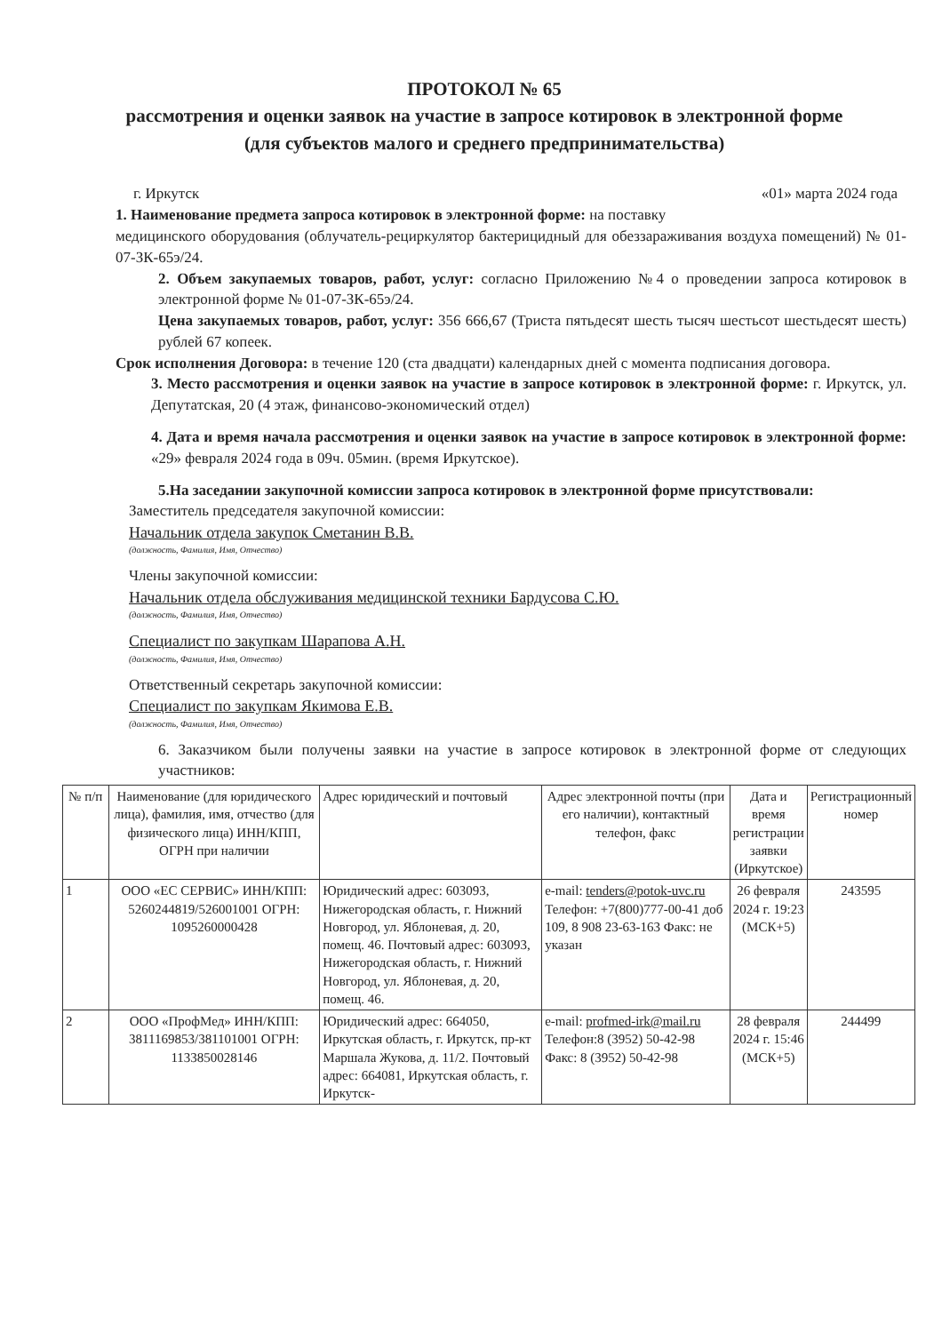ПРОТОКОЛ № 65
рассмотрения и оценки заявок на участие в запросе котировок в электронной форме
(для субъектов малого и среднего предпринимательства)
г. Иркутск «01» марта 2024 года
1. Наименование предмета запроса котировок в электронной форме: на поставку
медицинского оборудования (облучатель-рециркулятор бактерицидный для обеззараживания воздуха помещений) № 01-07-ЗК-65э/24.
2. Объем закупаемых товаров, работ, услуг: согласно Приложению №4 о проведении запроса котировок в электронной форме № 01-07-ЗК-65э/24.
Цена закупаемых товаров, работ, услуг: 356 666,67 (Триста пятьдесят шесть тысяч шестьсот шестьдесят шесть) рублей 67 копеек.
Срок исполнения Договора: в течение 120 (ста двадцати) календарных дней с момента подписания договора.
3. Место рассмотрения и оценки заявок на участие в запросе котировок в электронной форме: г. Иркутск, ул. Депутатская, 20 (4 этаж, финансово-экономический отдел)
4. Дата и время начала рассмотрения и оценки заявок на участие в запросе котировок в электронной форме: «29» февраля 2024 года в 09ч. 05мин. (время Иркутское).
5.На заседании закупочной комиссии запроса котировок в электронной форме присутствовали:
Заместитель председателя закупочной комиссии:
Начальник отдела закупок Сметанин В.В.
(должность, Фамилия, Имя, Отчество)
Члены закупочной комиссии:
Начальник отдела обслуживания медицинской техники Бардусова С.Ю.
(должность, Фамилия, Имя, Отчество)
Специалист по закупкам Шарапова А.Н.
(должность, Фамилия, Имя, Отчество)
Ответственный секретарь закупочной комиссии:
Специалист по закупкам Якимова Е.В.
(должность, Фамилия, Имя, Отчество)
6. Заказчиком были получены заявки на участие в запросе котировок в электронной форме от следующих участников:
| № п/п | Наименование (для юридического лица), фамилия, имя, отчество (для физического лица) ИНН/КПП, ОГРН при наличии | Адрес юридический и почтовый | Адрес электронной почты (при его наличии), контактный телефон, факс | Дата и время регистрации заявки (Иркутское) | Регистрационный номер |
| --- | --- | --- | --- | --- | --- |
| 1 | ООО «ЕС СЕРВИС» ИНН/КПП: 5260244819/526001001 ОГРН: 1095260000428 | Юридический адрес: 603093, Нижегородская область, г. Нижний Новгород, ул. Яблоневая, д. 20, помещ. 46. Почтовый адрес: 603093, Нижегородская область, г. Нижний Новгород, ул. Яблоневая, д. 20, помещ. 46. | e-mail: tenders@potok-uvc.ru Телефон: +7(800)777-00-41 доб 109, 8 908 23-63-163 Факс: не указан | 26 февраля 2024 г. 19:23 (МСК+5) | 243595 |
| 2 | ООО «ПрофМед» ИНН/КПП: 3811169853/381101001 ОГРН: 1133850028146 | Юридический адрес: 664050, Иркутская область, г. Иркутск, пр-кт Маршала Жукова, д. 11/2. Почтовый адрес: 664081, Иркутская область, г. Иркутск- | e-mail: profmed-irk@mail.ru Телефон:8 (3952) 50-42-98 Факс: 8 (3952) 50-42-98 | 28 февраля 2024 г. 15:46 (МСК+5) | 244499 |